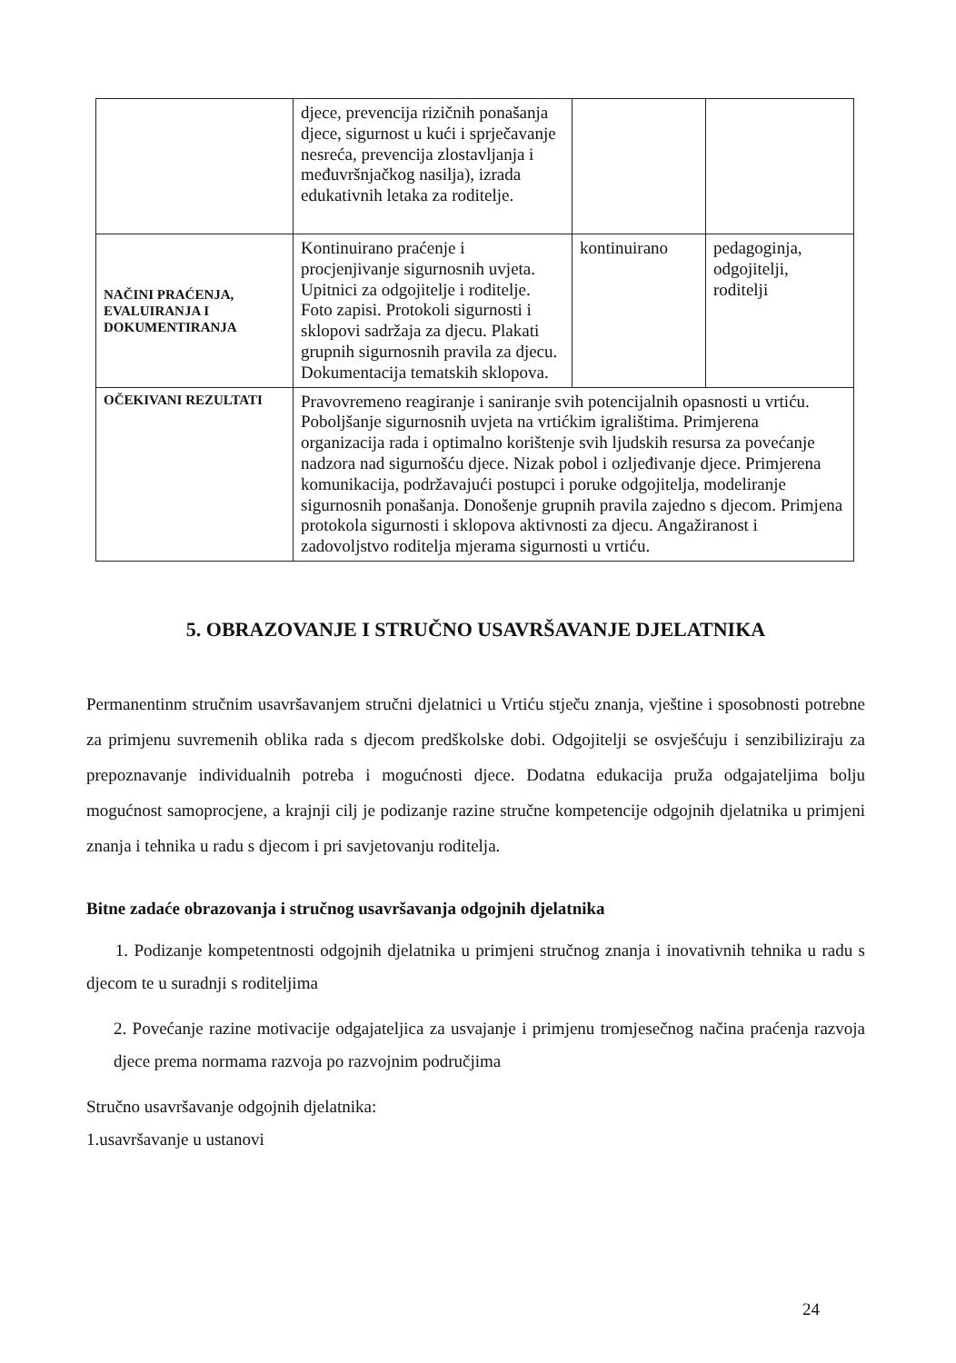| | djece, prevencija rizičnih ponašanja djece, sigurnost u kući i sprječavanje nesreća, prevencija zlostavljanja i međuvršnjačkog nasilja), izrada edukativnih letaka za roditelje. | | |
| NAČINI PRAĆENJA, EVALUIRANJA I DOKUMENTIRANJA | Kontinuirano praćenje i procjenjivanje sigurnosnih uvjeta. Upitnici za odgojitelje i roditelje. Foto zapisi. Protokoli sigurnosti i sklopovi sadržaja za djecu. Plakati grupnih sigurnosnih pravila za djecu. Dokumentacija tematskih sklopova. | kontinuirano | pedagoginja, odgojitelji, roditelji |
| OČEKIVANI REZULTATI | Pravovremeno reagiranje i saniranje svih potencijalnih opasnosti u vrtiću. Poboljšanje sigurnosnih uvjeta na vrtićkim igralištima. Primjerena organizacija rada i optimalno korištenje svih ljudskih resursa za povećanje nadzora nad sigurnošću djece. Nizak pobol i ozljeđivanje djece. Primjerena komunikacija, podržavajući postupci i poruke odgojitelja, modeliranje sigurnosnih ponašanja. Donošenje grupnih pravila zajedno s djecom. Primjena protokola sigurnosti i sklopova aktivnosti za djecu. Angažiranost i zadovoljstvo roditelja mjerama sigurnosti u vrtiću. | | |
5. OBRAZOVANJE I STRUČNO USAVRŠAVANJE DJELATNIKA
Permanentinm stručnim usavršavanjem stručni djelatnici u Vrtiću stječu znanja, vještine i sposobnosti potrebne za primjenu suvremenih oblika rada s djecom predškolske dobi. Odgojitelji se osvješćuju i senzibiliziraju za prepoznavanje individualnih potreba i mogućnosti djece. Dodatna edukacija pruža odgajateljima bolju mogućnost samoprocjene, a krajnji cilj je podizanje razine stručne kompetencije odgojnih djelatnika u primjeni znanja i tehnika u radu s djecom i pri savjetovanju roditelja.
Bitne zadaće obrazovanja i stručnog usavršavanja odgojnih djelatnika
1. Podizanje kompetentnosti odgojnih djelatnika u primjeni stručnog znanja i inovativnih tehnika u radu s djecom te u suradnji s roditeljima
2. Povećanje razine motivacije odgajateljica za usvajanje i primjenu tromjesečnog načina praćenja razvoja djece prema normama razvoja po razvojnim područjima
Stručno usavršavanje odgojnih djelatnika:
1.usavršavanje u ustanovi
24